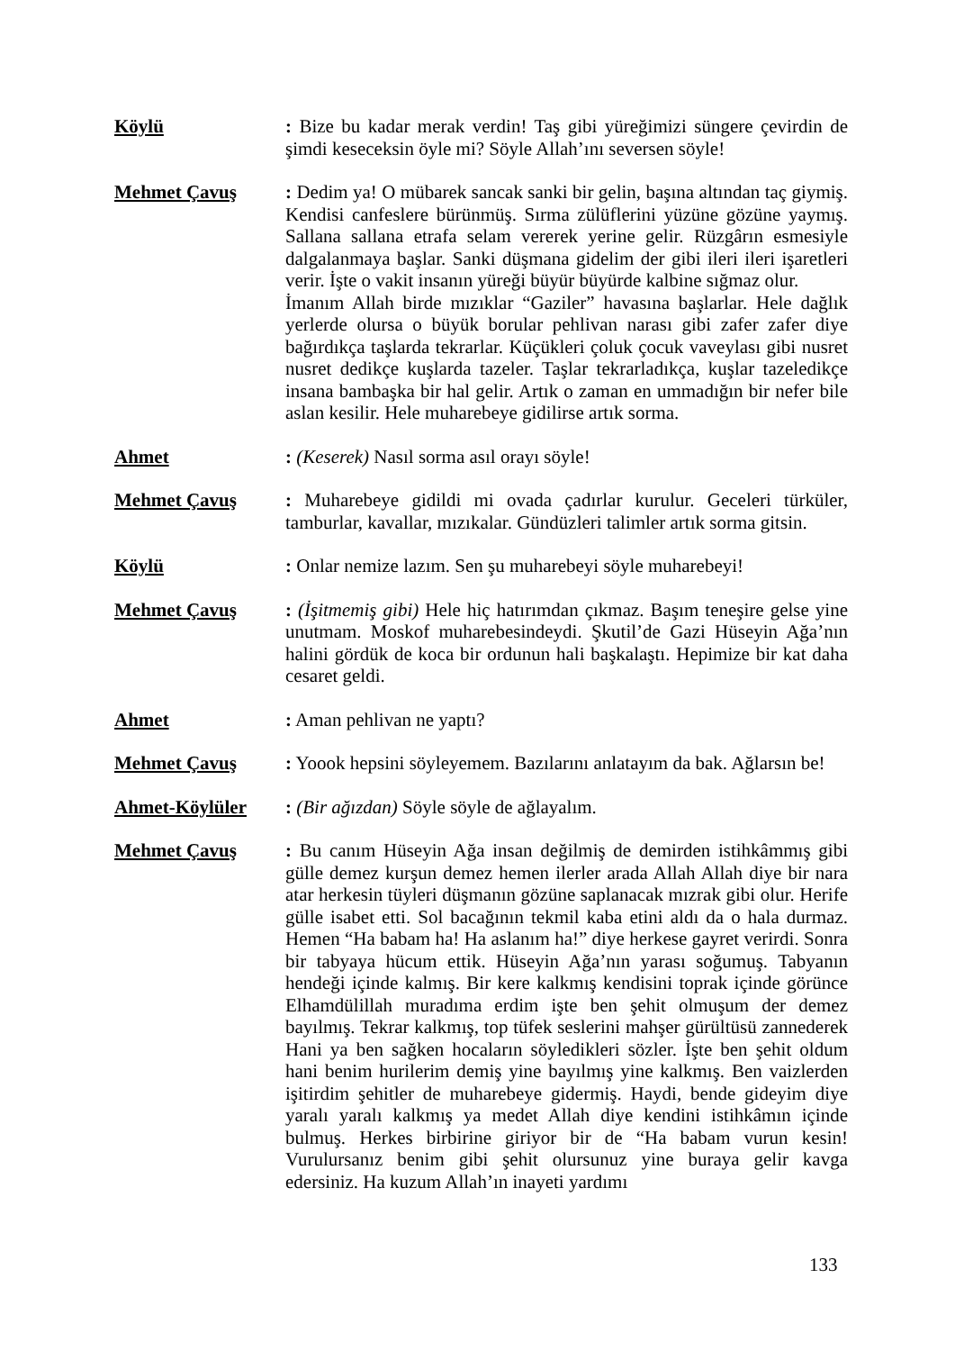Köylü : Bize bu kadar merak verdin! Taş gibi yüreğimizi süngere çevirdin de şimdi keseceksin öyle mi? Söyle Allah’ını seversen söyle!
Mehmet Çavuş : Dedim ya! O mübarek sancak sanki bir gelin, başına altından taç giymiş. Kendisi canfeslere bürünmüş. Sırma zülüflerini yüzüne gözüne yaymış. Sallana sallana etrafa selam vererek yerine gelir. Rüzgârın esmesiyle dalgalanmaya başlar. Sanki düşmana gidelim der gibi ileri ileri işaretleri verir. İşte o vakit insanın yüreği büyür büyürde kalbine sığmaz olur.
İmanım Allah birde mızıklar “Gaziler” havasına başlarlar. Hele dağlık yerlerde olursa o büyük borular pehlivan narası gibi zafer zafer diye bağırdıkça taşlarda tekrarlar. Küçükleri çoluk çocuk vaveylası gibi nusret nusret dedikçe kuşlarda tazeler. Taşlar tekrarladıkça, kuşlar tazeledikçe insana bambaşka bir hal gelir. Artık o zaman en ummadığın bir nefer bile aslan kesilir. Hele muharebeye gidilirse artık sorma.
Ahmet : (Keserek) Nasıl sorma asıl orayı söyle!
Mehmet Çavuş : Muharebeye gidildi mi ovada çadırlar kurulur. Geceleri türküler, tamburlar, kavallar, mızıkalar. Gündüzleri talimler artık sorma gitsin.
Köylü : Onlar nemize lazım. Sen şu muharebeyi söyle muharebeyi!
Mehmet Çavuş : (İşitmemiş gibi) Hele hiç hatırımdan çıkmaz. Başım teneşire gelse yine unutmam. Moskof muharebesindeydi. Şkutil’de Gazi Hüseyin Ağa’nın halini gördük de koca bir ordunun hali başkalaştı. Hepimize bir kat daha cesaret geldi.
Ahmet : Aman pehlivan ne yaptı?
Mehmet Çavuş : Yoook hepsini söyleyemem. Bazılarını anlatayım da bak. Ağlarsın be!
Ahmet-Köylüler : (Bir ağızdan) Söyle söyle de ağlayalım.
Mehmet Çavuş : Bu canım Hüseyin Ağa insan değilmiş de demirden istihkâmmış gibi gülle demez kurşun demez hemen ilerler arada Allah Allah diye bir nara atar herkesin tüyleri düşmanın gözüne saplanacak mızrak gibi olur. Herife gülle isabet etti. Sol bacağının tekmil kaba etini aldı da o hala durmaz. Hemen “Ha babam ha! Ha aslanım ha!” diye herkese gayret verirdi. Sonra bir tabyaya hücum ettik. Hüseyin Ağa’nın yarası soğumuş. Tabyanın hendeği içinde kalmış. Bir kere kalkmış kendisini toprak içinde görünce Elhamdülillah muradıma erdim işte ben şehit olmuşum der demez bayılmış. Tekrar kalkmış, top tüfek seslerini mahşer gürültüsü zannederek Hani ya ben sağken hocaların söyledikleri sözler. İşte ben şehit oldum hani benim hurilerim demiş yine bayılmış yine kalkmış. Ben vaizlerden işitirdim şehitler de muharebeye gidermiş. Haydi, bende gideyim diye yaralı yaralı kalkmış ya medet Allah diye kendini istihkâmın içinde bulmuş. Herkes birbirine giriyor bir de “Ha babam vurun kesin! Vurulursanız benim gibi şehit olursunuz yine buraya gelir kavga edersiniz. Ha kuzum Allah’ın inayeti yardımı
133